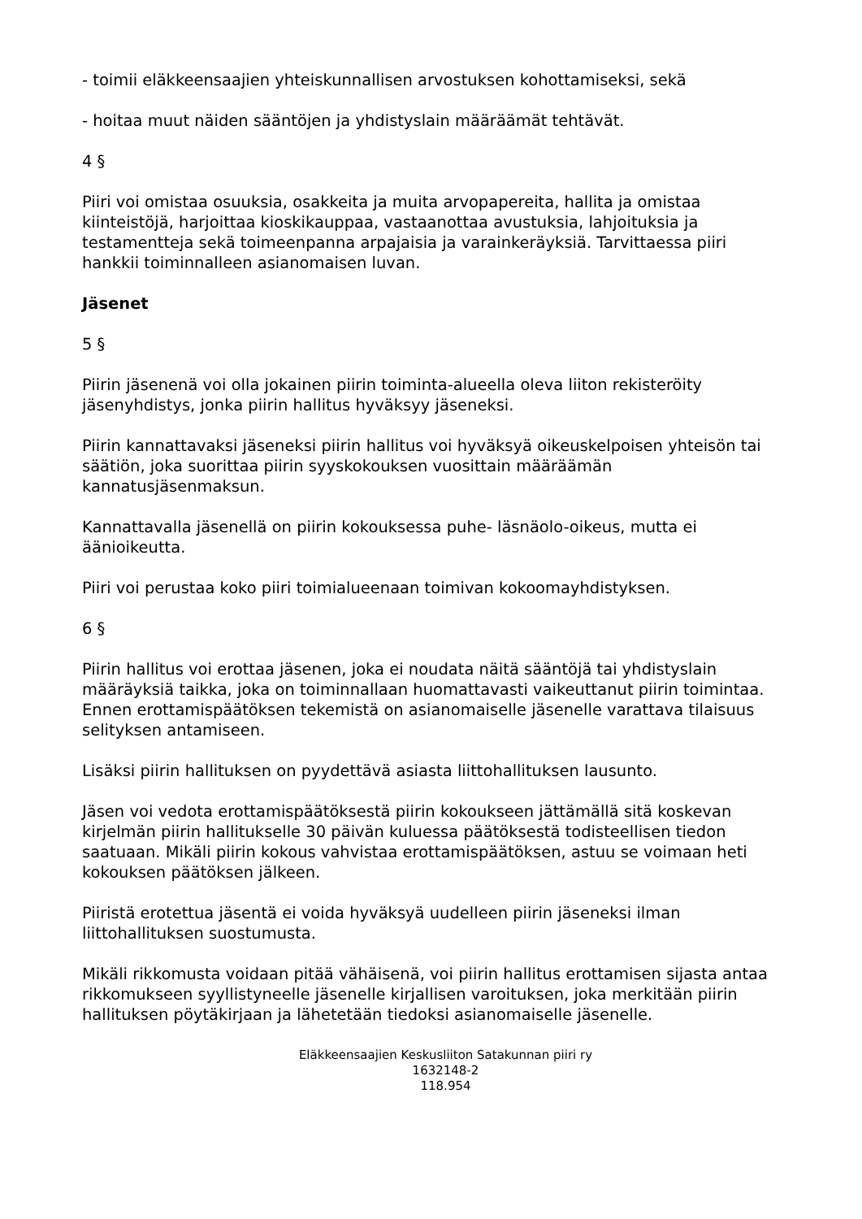- toimii eläkkeensaajien yhteiskunnallisen arvostuksen kohottamiseksi, sekä
- hoitaa muut näiden sääntöjen ja yhdistyslain määräämät tehtävät.
4 §
Piiri voi omistaa osuuksia, osakkeita ja muita arvopapereita, hallita ja omistaa kiinteistöjä, harjoittaa kioskikauppaa, vastaanottaa avustuksia, lahjoituksia ja testamentteja sekä toimeenpanna arpajaisia ja varainkeräyksiä. Tarvittaessa piiri hankkii toiminnalleen asianomaisen luvan.
Jäsenet
5 §
Piirin jäsenenä voi olla jokainen piirin toiminta-alueella oleva liiton rekisteröity jäsenyhdistys, jonka piirin hallitus hyväksyy jäseneksi.
Piirin kannattavaksi jäseneksi piirin hallitus voi hyväksyä oikeuskelpoisen yhteisön tai säätiön, joka suorittaa piirin syyskokouksen vuosittain määräämän kannatusjäsenmaksun.
Kannattavalla jäsenellä on piirin kokouksessa puhe- läsnäolo-oikeus, mutta ei äänioikeutta.
Piiri voi perustaa koko piiri toimialueenaan toimivan kokoomayhdistyksen.
6 §
Piirin hallitus voi erottaa jäsenen, joka ei noudata näitä sääntöjä tai yhdistyslain määräyksiä taikka, joka on toiminnallaan huomattavasti vaikeuttanut piirin toimintaa. Ennen erottamispäätöksen tekemistä on asianomaiselle jäsenelle varattava tilaisuus selityksen antamiseen.
Lisäksi piirin hallituksen on pyydettävä asiasta liittohallituksen lausunto.
Jäsen voi vedota erottamispäätöksestä piirin kokoukseen jättämällä sitä koskevan kirjelmän piirin hallitukselle 30 päivän kuluessa päätöksestä todisteellisen tiedon saatuaan. Mikäli piirin kokous vahvistaa erottamispäätöksen, astuu se voimaan heti kokouksen päätöksen jälkeen.
Piiristä erotettua jäsentä ei voida hyväksyä uudelleen piirin jäseneksi ilman liittohallituksen suostumusta.
Mikäli rikkomusta voidaan pitää vähäisenä, voi piirin hallitus erottamisen sijasta antaa rikkomukseen syyllistyneelle jäsenelle kirjallisen varoituksen, joka merkitään piirin hallituksen pöytäkirjaan ja lähetetään tiedoksi asianomaiselle jäsenelle.
Eläkkeensaajien Keskusliiton Satakunnan piiri ry
1632148-2
118.954